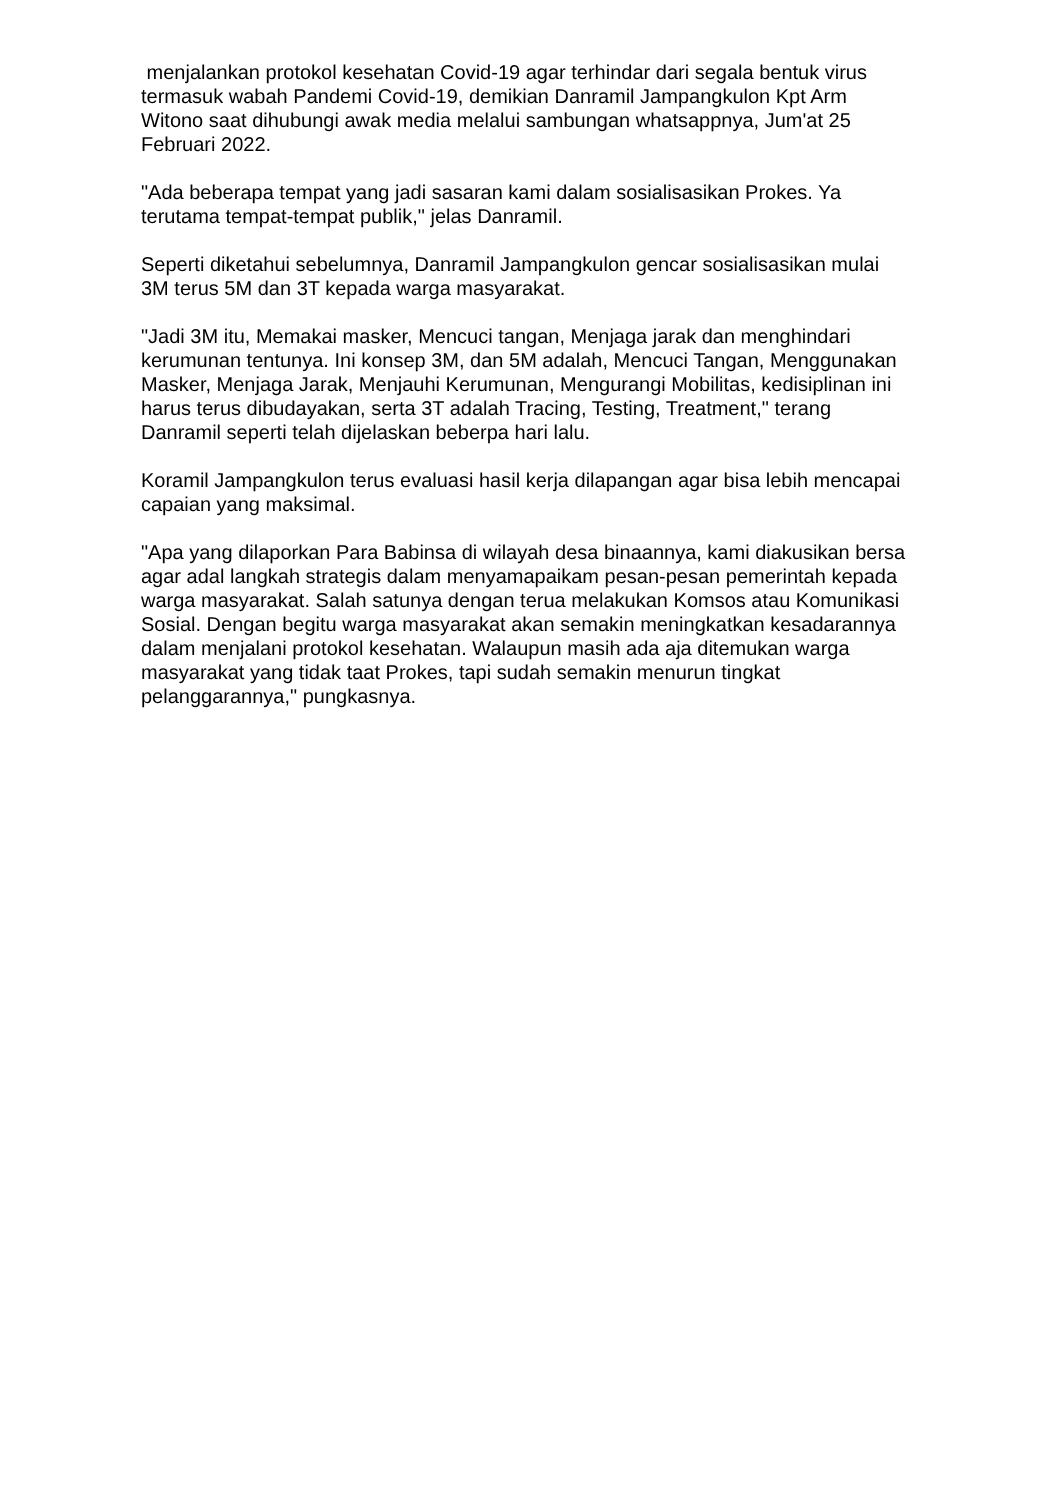menjalankan protokol kesehatan Covid-19 agar terhindar dari segala bentuk virus termasuk wabah Pandemi Covid-19, demikian Danramil Jampangkulon Kpt Arm Witono saat dihubungi awak media melalui sambungan whatsappnya, Jum'at 25 Februari 2022.
"Ada beberapa tempat yang jadi sasaran kami dalam sosialisasikan Prokes. Ya terutama tempat-tempat publik," jelas Danramil.
Seperti diketahui sebelumnya, Danramil Jampangkulon gencar sosialisasikan mulai 3M terus 5M dan 3T kepada warga masyarakat.
"Jadi 3M itu, Memakai masker, Mencuci tangan, Menjaga jarak dan menghindari kerumunan tentunya. Ini konsep 3M, dan 5M adalah, Mencuci Tangan, Menggunakan Masker, Menjaga Jarak, Menjauhi Kerumunan, Mengurangi Mobilitas, kedisiplinan ini harus terus dibudayakan, serta 3T adalah Tracing, Testing, Treatment," terang Danramil seperti telah dijelaskan beberpa hari lalu.
Koramil Jampangkulon terus evaluasi hasil kerja dilapangan agar bisa lebih mencapai capaian yang maksimal.
"Apa yang dilaporkan Para Babinsa di wilayah desa binaannya, kami diakusikan bersa agar adal langkah strategis dalam menyamapaikam pesan-pesan pemerintah kepada warga masyarakat. Salah satunya dengan terua melakukan Komsos atau Komunikasi Sosial. Dengan begitu warga masyarakat akan semakin meningkatkan kesadarannya dalam menjalani protokol kesehatan. Walaupun masih ada aja ditemukan warga masyarakat yang tidak taat Prokes, tapi sudah semakin menurun tingkat pelanggarannya," pungkasnya.